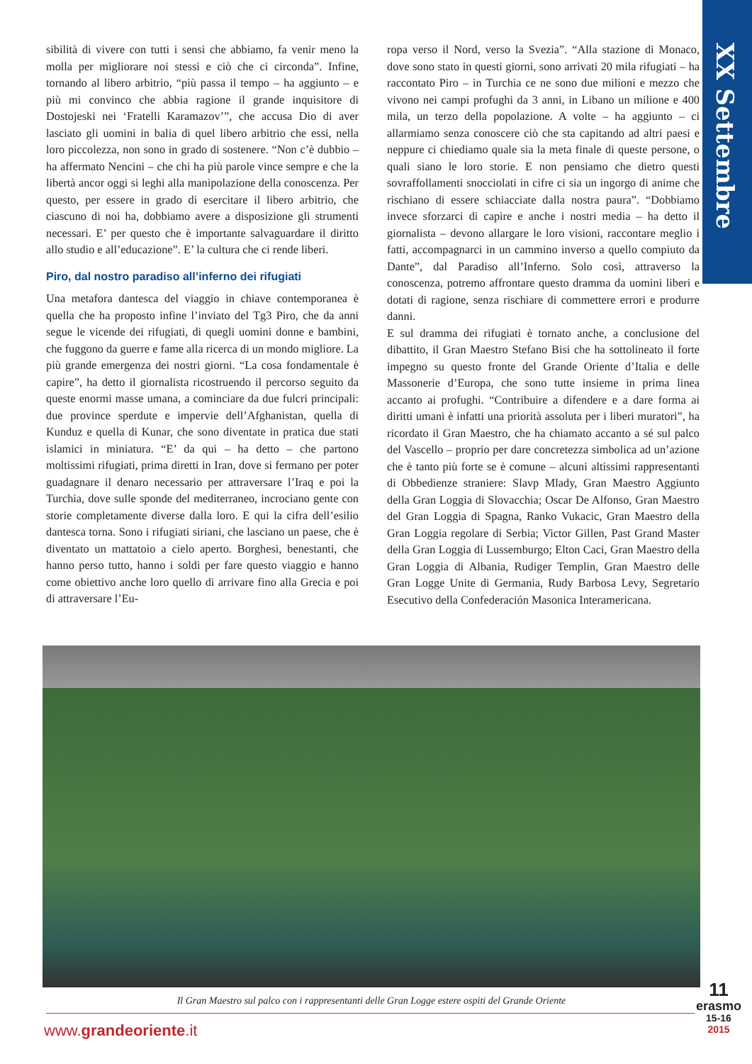XX Settembre
sibilità di vivere con tutti i sensi che abbiamo, fa venir meno la molla per migliorare noi stessi e ciò che ci circonda”. Infine, tornando al libero arbitrio, “più passa il tempo – ha aggiunto – e più mi convinco che abbia ragione il grande inquisitore di Dostojeski nei ‘Fratelli Karamazov’”, che accusa Dio di aver lasciato gli uomini in balia di quel libero arbitrio che essi, nella loro piccolezza, non sono in grado di sostenere. “Non c’è dubbio – ha affermato Nencini – che chi ha più parole vince sempre e che la libertà ancor oggi si leghi alla manipolazione della conoscenza. Per questo, per essere in grado di esercitare il libero arbitrio, che ciascuno di noi ha, dobbiamo avere a disposizione gli strumenti necessari. E’ per questo che è importante salvaguardare il diritto allo studio e all’educazione”. E’ la cultura che ci rende liberi.
Piro, dal nostro paradiso all’inferno dei rifugiati
Una metafora dantesca del viaggio in chiave contemporanea è quella che ha proposto infine l’inviato del Tg3 Piro, che da anni segue le vicende dei rifugiati, di quegli uomini donne e bambini, che fuggono da guerre e fame alla ricerca di un mondo migliore. La più grande emergenza dei nostri giorni. “La cosa fondamentale è capire”, ha detto il giornalista ricostruendo il percorso seguito da queste enormi masse umana, a cominciare da due fulcri principali: due province sperdute e impervie dell’Afghanistan, quella di Kunduz e quella di Kunar, che sono diventate in pratica due stati islamici in miniatura. “E’ da qui – ha detto – che partono moltissimi rifugiati, prima diretti in Iran, dove si fermano per poter guadagnare il denaro necessario per attraversare l’Iraq e poi la Turchia, dove sulle sponde del mediterraneo, incrociano gente con storie completamente diverse dalla loro. E qui la cifra dell’esilio dantesca torna. Sono i rifugiati siriani, che lasciano un paese, che è diventato un mattatoio a cielo aperto. Borghesi, benestanti, che hanno perso tutto, hanno i soldi per fare questo viaggio e hanno come obiettivo anche loro quello di arrivare fino alla Grecia e poi di attraversare l’Eu-
ropa verso il Nord, verso la Svezia”. “Alla stazione di Monaco, dove sono stato in questi giorni, sono arrivati 20 mila rifugiati – ha raccontato Piro – in Turchia ce ne sono due milioni e mezzo che vivono nei campi profughi da 3 anni, in Libano un milione e 400 mila, un terzo della popolazione. A volte – ha aggiunto – ci allarmiamo senza conoscere ciò che sta capitando ad altri paesi e neppure ci chiediamo quale sia la meta finale di queste persone, o quali siano le loro storie. E non pensiamo che dietro questi sovraffollamenti snocciolati in cifre ci sia un ingorgo di anime che rischiano di essere schiacciate dalla nostra paura”. “Dobbiamo invece sforzarci di capire e anche i nostri media – ha detto il giornalista – devono allargare le loro visioni, raccontare meglio i fatti, accompagnarci in un cammino inverso a quello compiuto da Dante”, dal Paradiso all’Inferno. Solo così, attraverso la conoscenza, potremo affrontare questo dramma da uomini liberi e dotati di ragione, senza rischiare di commettere errori e produrre danni.
E sul dramma dei rifugiati è tornato anche, a conclusione del dibattito, il Gran Maestro Stefano Bisi che ha sottolineato il forte impegno su questo fronte del Grande Oriente d’Italia e delle Massonerie d’Europa, che sono tutte insieme in prima linea accanto ai profughi. “Contribuire a difendere e a dare forma ai diritti umani è infatti una priorità assoluta per i liberi muratori”, ha ricordato il Gran Maestro, che ha chiamato accanto a sé sul palco del Vascello – proprio per dare concretezza simbolica ad un’azione che è tanto più forte se è comune – alcuni altissimi rappresentanti di Obbedienze straniere: Slavp Mlady, Gran Maestro Aggiunto della Gran Loggia di Slovacchia; Oscar De Alfonso, Gran Maestro del Gran Loggia di Spagna, Ranko Vukacic, Gran Maestro della Gran Loggia regolare di Serbia; Victor Gillen, Past Grand Master della Gran Loggia di Lussemburgo; Elton Caci, Gran Maestro della Gran Loggia di Albania, Rudiger Templin, Gran Maestro delle Gran Logge Unite di Germania, Rudy Barbosa Levy, Segretario Esecutivo della Confederación Masonica Interamericana.
Il Gran Maestro sul palco con i rappresentanti delle Gran Logge estere ospiti del Grande Oriente
www.grandeoriente.it
11
erasmo
15-16
2015